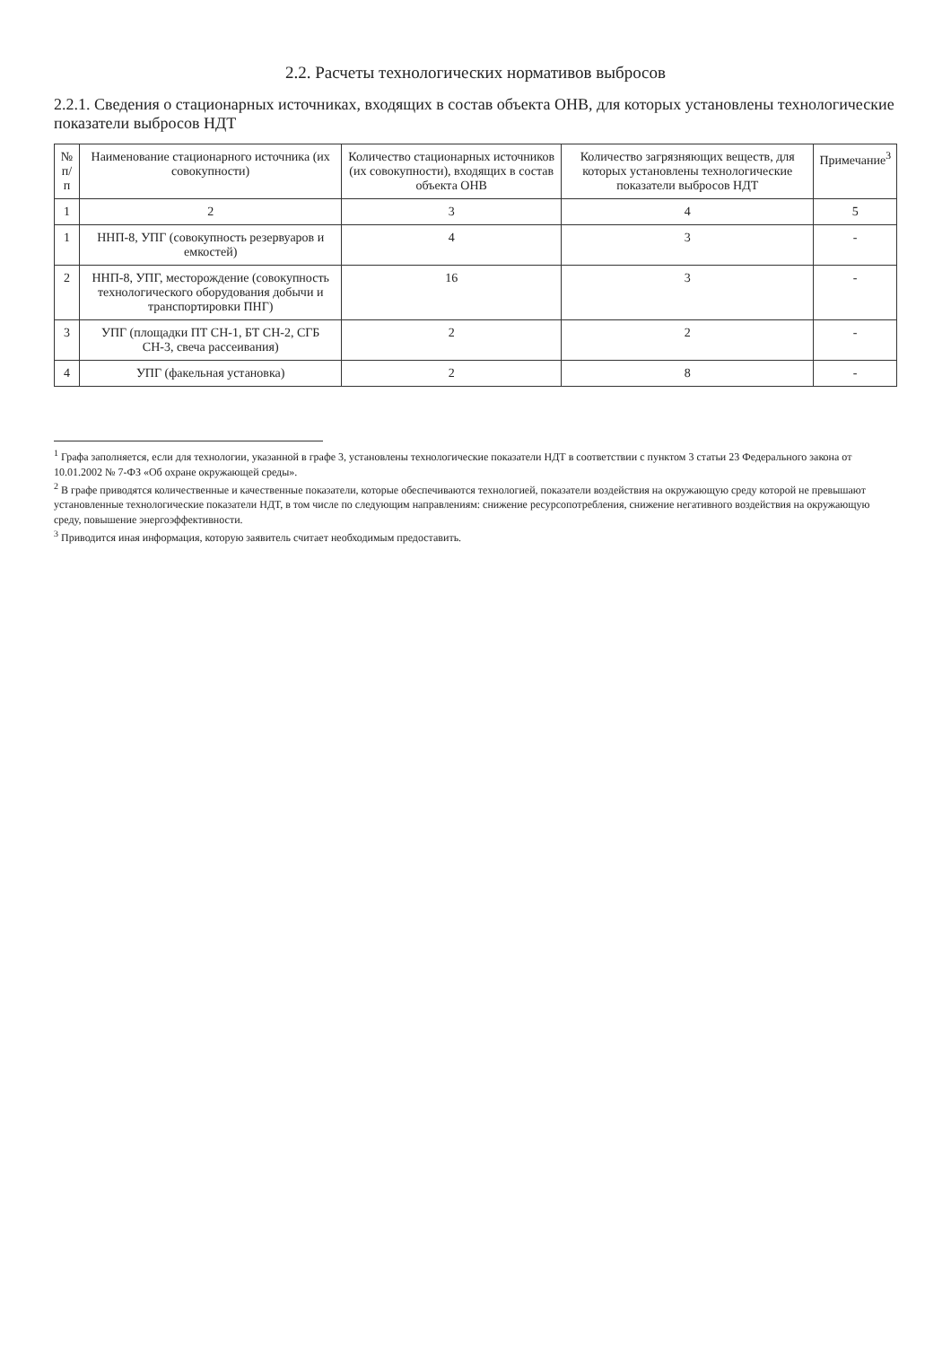2.2. Расчеты технологических нормативов выбросов
2.2.1. Сведения о стационарных источниках, входящих в состав объекта ОНВ, для которых установлены технологические показатели выбросов НДТ
| № п/п | Наименование стационарного источника (их совокупности) | Количество стационарных источников (их совокупности), входящих в состав объекта ОНВ | Количество загрязняющих веществ, для которых установлены технологические показатели выбросов НДТ | Примечание<sup>3</sup> |
| --- | --- | --- | --- | --- |
| 1 | 2 | 3 | 4 | 5 |
| 1 | ННП-8, УПГ (совокупность резервуаров и емкостей) | 4 | 3 | - |
| 2 | ННП-8, УПГ, месторождение (совокупность технологического оборудования добычи и транспортировки ПНГ) | 16 | 3 | - |
| 3 | УПГ (площадки ПТ СН-1, БТ СН-2, СГБ СН-3, свеча рассеивания) | 2 | 2 | - |
| 4 | УПГ (факельная установка) | 2 | 8 | - |
<sup>1</sup> Графа заполняется, если для технологии, указанной в графе 3, установлены технологические показатели НДТ в соответствии с пунктом 3 статьи 23 Федерального закона от 10.01.2002 № 7-ФЗ «Об охране окружающей среды».
<sup>2</sup> В графе приводятся количественные и качественные показатели, которые обеспечиваются технологией, показатели воздействия на окружающую среду которой не превышают установленные технологические показатели НДТ, в том числе по следующим направлениям: снижение ресурсопотребления, снижение негативного воздействия на окружающую среду, повышение энергоэффективности.
<sup>3</sup> Приводится иная информация, которую заявитель считает необходимым предоставить.